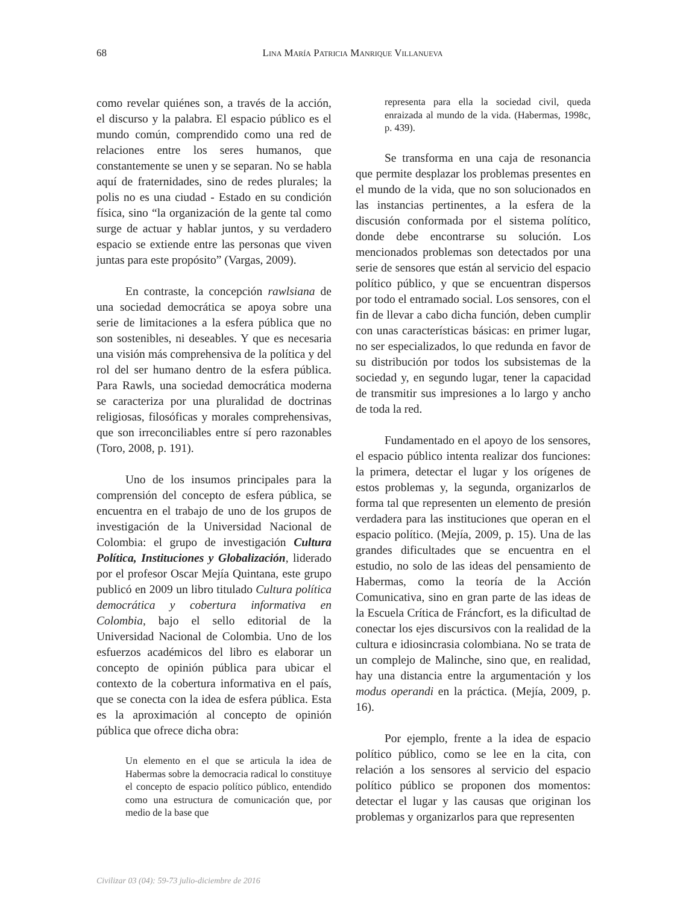68
Lina María Patricia Manrique Villanueva
como revelar quiénes son, a través de la acción, el discurso y la palabra. El espacio público es el mundo común, comprendido como una red de relaciones entre los seres humanos, que constantemente se unen y se separan. No se habla aquí de fraternidades, sino de redes plurales; la polis no es una ciudad - Estado en su condición física, sino “la organización de la gente tal como surge de actuar y hablar juntos, y su verdadero espacio se extiende entre las personas que viven juntas para este propósito” (Vargas, 2009).
En contraste, la concepción rawlsiana de una sociedad democrática se apoya sobre una serie de limitaciones a la esfera pública que no son sostenibles, ni deseables. Y que es necesaria una visión más comprehensiva de la política y del rol del ser humano dentro de la esfera pública. Para Rawls, una sociedad democrática moderna se caracteriza por una pluralidad de doctrinas religiosas, filosóficas y morales comprehensivas, que son irreconciliables entre sí pero razonables (Toro, 2008, p. 191).
Uno de los insumos principales para la comprensión del concepto de esfera pública, se encuentra en el trabajo de uno de los grupos de investigación de la Universidad Nacional de Colombia: el grupo de investigación Cultura Política, Instituciones y Globalización, liderado por el profesor Oscar Mejía Quintana, este grupo publicó en 2009 un libro titulado Cultura política democrática y cobertura informativa en Colombia, bajo el sello editorial de la Universidad Nacional de Colombia. Uno de los esfuerzos académicos del libro es elaborar un concepto de opinión pública para ubicar el contexto de la cobertura informativa en el país, que se conecta con la idea de esfera pública. Esta es la aproximación al concepto de opinión pública que ofrece dicha obra:
Un elemento en el que se articula la idea de Habermas sobre la democracia radical lo constituye el concepto de espacio político público, entendido como una estructura de comunicación que, por medio de la base que
representa para ella la sociedad civil, queda enraizada al mundo de la vida. (Habermas, 1998c, p. 439).
Se transforma en una caja de resonancia que permite desplazar los problemas presentes en el mundo de la vida, que no son solucionados en las instancias pertinentes, a la esfera de la discusión conformada por el sistema político, donde debe encontrarse su solución. Los mencionados problemas son detectados por una serie de sensores que están al servicio del espacio político público, y que se encuentran dispersos por todo el entramado social. Los sensores, con el fin de llevar a cabo dicha función, deben cumplir con unas características básicas: en primer lugar, no ser especializados, lo que redunda en favor de su distribución por todos los subsistemas de la sociedad y, en segundo lugar, tener la capacidad de transmitir sus impresiones a lo largo y ancho de toda la red.
Fundamentado en el apoyo de los sensores, el espacio público intenta realizar dos funciones: la primera, detectar el lugar y los orígenes de estos problemas y, la segunda, organizarlos de forma tal que representen un elemento de presión verdadera para las instituciones que operan en el espacio político. (Mejía, 2009, p. 15). Una de las grandes dificultades que se encuentra en el estudio, no solo de las ideas del pensamiento de Habermas, como la teoría de la Acción Comunicativa, sino en gran parte de las ideas de la Escuela Crítica de Fráncfort, es la dificultad de conectar los ejes discursivos con la realidad de la cultura e idiosincrasia colombiana. No se trata de un complejo de Malinche, sino que, en realidad, hay una distancia entre la argumentación y los modus operandi en la práctica. (Mejía, 2009, p. 16).
Por ejemplo, frente a la idea de espacio político público, como se lee en la cita, con relación a los sensores al servicio del espacio político público se proponen dos momentos: detectar el lugar y las causas que originan los problemas y organizarlos para que representen
Civilizar 03 (04): 59-73 julio-diciembre de 2016